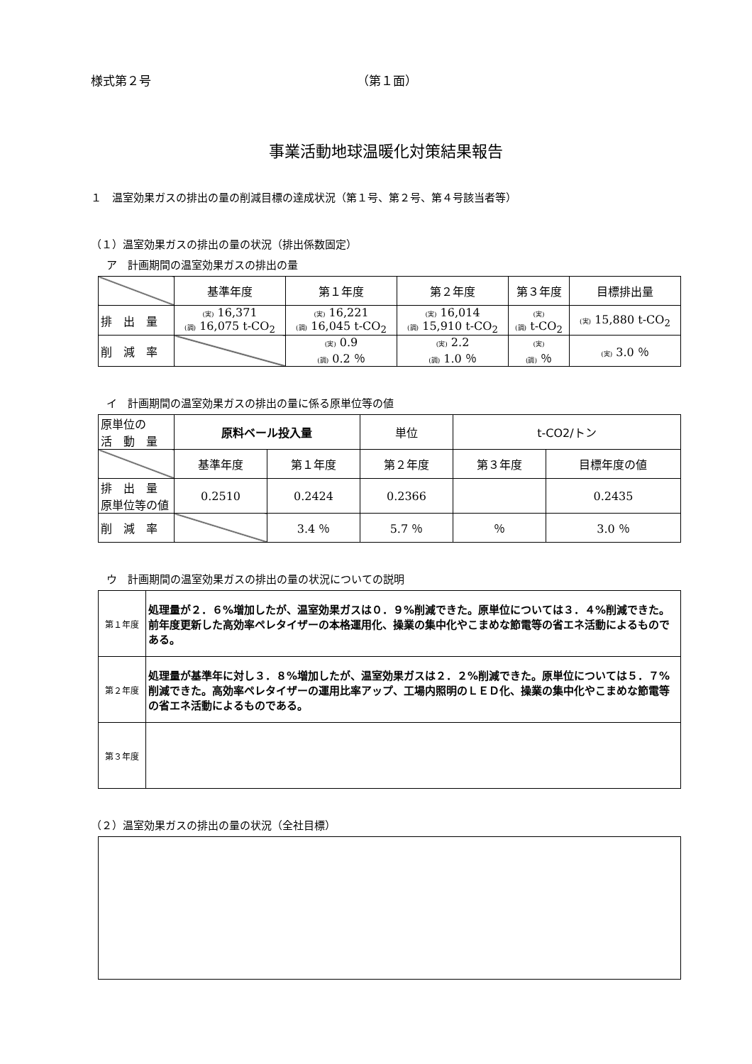様式第２号 （第１面）
事業活動地球温暖化対策結果報告
１　温室効果ガスの排出の量の削減目標の達成状況（第１号、第２号、第４号該当者等）
（１）温室効果ガスの排出の量の状況（排出係数固定）
ア　計画期間の温室効果ガスの排出の量
| | 基準年度 | 第１年度 | 第２年度 | 第３年度 | 目標排出量 |
| 排 出 量 | (実) 16,371 (調) 16,075 t-CO<sub>2</sub> | (実) 16,221 (調) 16,045 t-CO<sub>2</sub> | (実) 16,014 (調) 15,910 t-CO<sub>2</sub> | (実) (調) t-CO<sub>2</sub> | (実) 15,880 t-CO<sub>2</sub> |
| 削 減 率 | | (実) 0.9 (調) 0.2 ％ | (実) 2.2 (調) 1.0 ％ | (実) (調) ％ | (実) 3.0 ％ |
イ　計画期間の温室効果ガスの排出の量に係る原単位等の値
| 原単位の 活 動 量 | 原料ベール投入量 | | 単位 | t-CO2/トン | |
| | 基準年度 | 第１年度 | 第２年度 | 第３年度 | 目標年度の値 |
| 排 出 量 原単位等の値 | 0.2510 | 0.2424 | 0.2366 | | 0.2435 |
| 削 減 率 | | 3.4 ％ | 5.7 ％ | ％ | 3.0 ％ |
ウ　計画期間の温室効果ガスの排出の量の状況についての説明
| 第１年度 | 処理量が２．６%増加したが、温室効果ガスは０．９%削減できた。原単位については３．４%削減できた。前年度更新した高効率ペレタイザーの本格運用化、操業の集中化やこまめな節電等の省エネ活動によるものである。 |
| 第２年度 | 処理量が基準年に対し３．８%増加したが、温室効果ガスは２．２%削減できた。原単位については５．７%削減できた。高効率ペレタイザーの運用比率アップ、工場内照明のＬＥＤ化、操業の集中化やこまめな節電等の省エネ活動によるものである。 |
| 第３年度 | |
（２）温室効果ガスの排出の量の状況（全社目標）